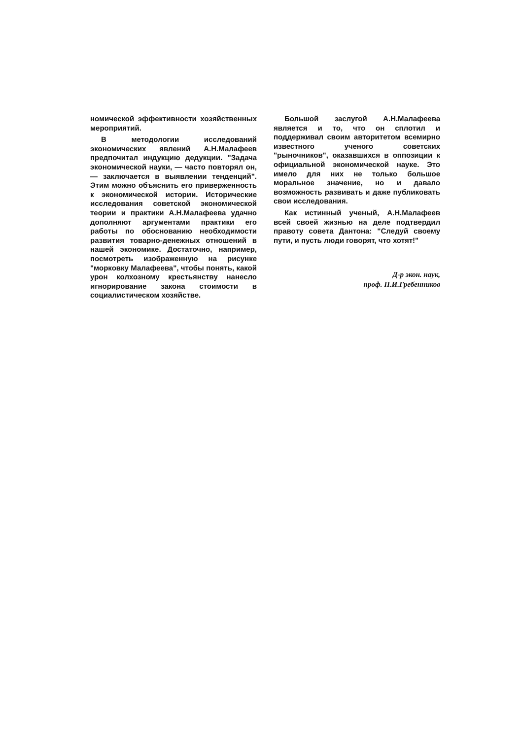номической эффективности хозяйственных мероприятий.
В методологии исследований экономических явлений А.Н.Малафеев предпочитал индукцию дедукции. "Задача экономической науки, — часто повторял он, — заключается в выявлении тенденций". Этим можно объяснить его приверженность к экономической истории. Исторические исследования советской экономической теории и практики А.Н.Малафеева удачно дополняют аргументами практики его работы по обоснованию необходимости развития товарно-денежных отношений в нашей экономике. Достаточно, например, посмотреть изображенную на рисунке "морковку Малафеева", чтобы понять, какой урон колхозному крестьянству нанесло игнорирование закона стоимости в социалистическом хозяйстве.
Большой заслугой А.Н.Малафеева является и то, что он сплотил и поддерживал своим авторитетом всемирно известного ученого советских "рыночников", оказавшихся в оппозиции к официальной экономической науке. Это имело для них не только большое моральное значение, но и давало возможность развивать и даже публиковать свои исследования.
Как истинный ученый, А.Н.Малафеев всей своей жизнью на деле подтвердил правоту совета Дантона: "Следуй своему пути, и пусть люди говорят, что хотят!"
Д-р экон. наук,
проф. П.И.Гребенников